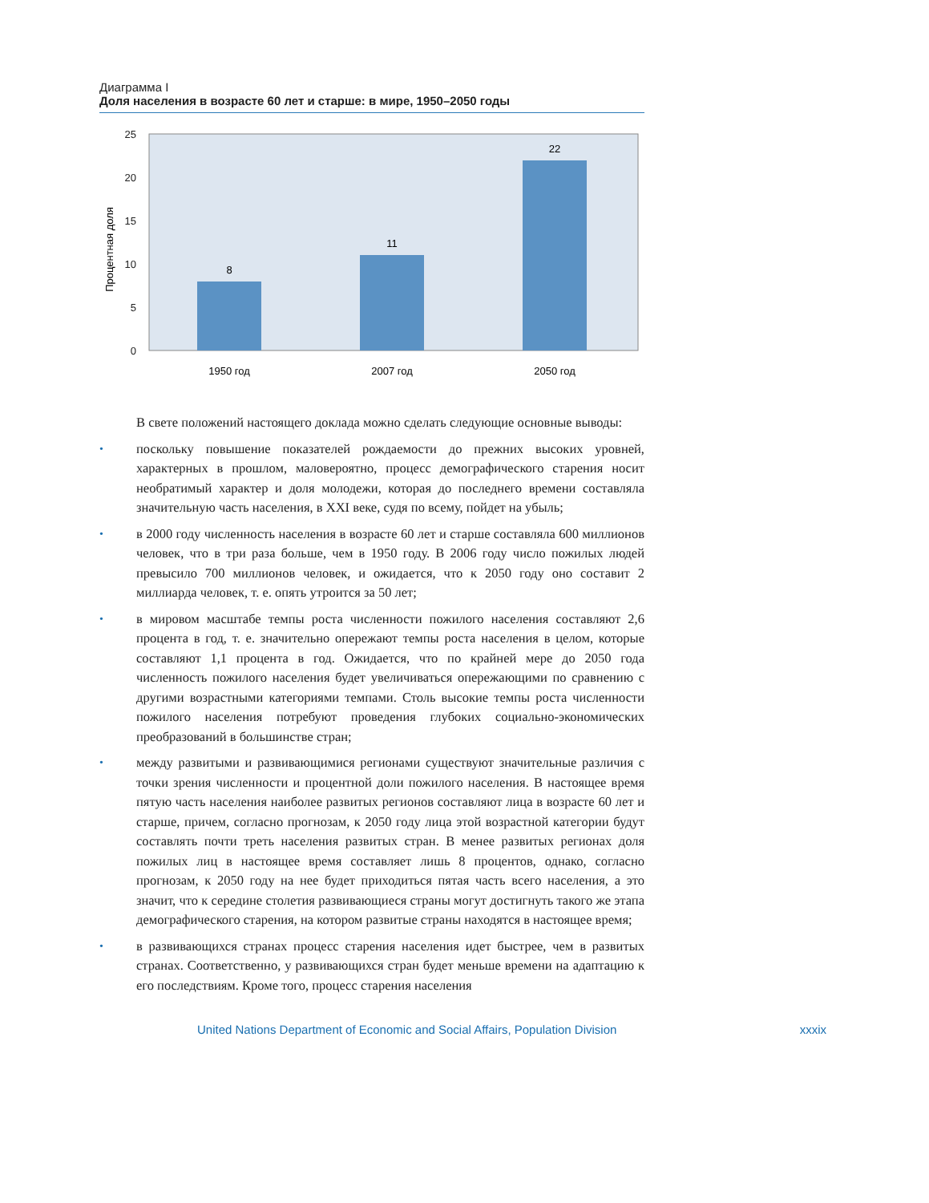Диаграмма I
Доля населения в возрасте 60 лет и старше: в мире, 1950–2050 годы
25
20
15
10
5
0
Процентная доля
8
11
22
1950 год
2007 год
2050 год
В свете положений настоящего доклада можно сделать следующие основные выводы:
•
поскольку повышение показателей рождаемости до прежних высоких уровней, характерных в прошлом, маловероятно, процесс демографического старения носит необратимый характер и доля молодежи, которая до последнего времени составляла значительную часть населения, в XXI веке, судя по всему, пойдет на убыль;
•
в 2000 году численность населения в возрасте 60 лет и старше составляла 600 миллионов человек, что в три раза больше, чем в 1950 году. В 2006 году число пожилых людей превысило 700 миллионов человек, и ожидается, что к 2050 году оно составит 2 миллиарда человек, т. е. опять утроится за 50 лет;
•
в мировом масштабе темпы роста численности пожилого населения составляют 2,6 процента в год, т. е. значительно опережают темпы роста населения в целом, которые составляют 1,1 процента в год. Ожидается, что по крайней мере до 2050 года численность пожилого населения будет увеличиваться опережающими по сравнению с другими возрастными категориями темпами. Столь высокие темпы роста численности пожилого населения потребуют проведения глубоких социально-экономических преобразований в большинстве стран;
•
между развитыми и развивающимися регионами существуют значительные различия с точки зрения численности и процентной доли пожилого населения. В настоящее время пятую часть населения наиболее развитых регионов составляют лица в возрасте 60 лет и старше, причем, согласно прогнозам, к 2050 году лица этой возрастной категории будут составлять почти треть населения развитых стран. В менее развитых регионах доля пожилых лиц в настоящее время составляет лишь 8 процентов, однако, согласно прогнозам, к 2050 году на нее будет приходиться пятая часть всего населения, а это значит, что к середине столетия развивающиеся страны могут достигнуть такого же этапа демографического старения, на котором развитые страны находятся в настоящее время;
•
в развивающихся странах процесс старения населения идет быстрее, чем в развитых странах. Соответственно, у развивающихся стран будет меньше времени на адаптацию к его последствиям. Кроме того, процесс старения населения
United Nations Department of Economic and Social Affairs, Population Division xxxix